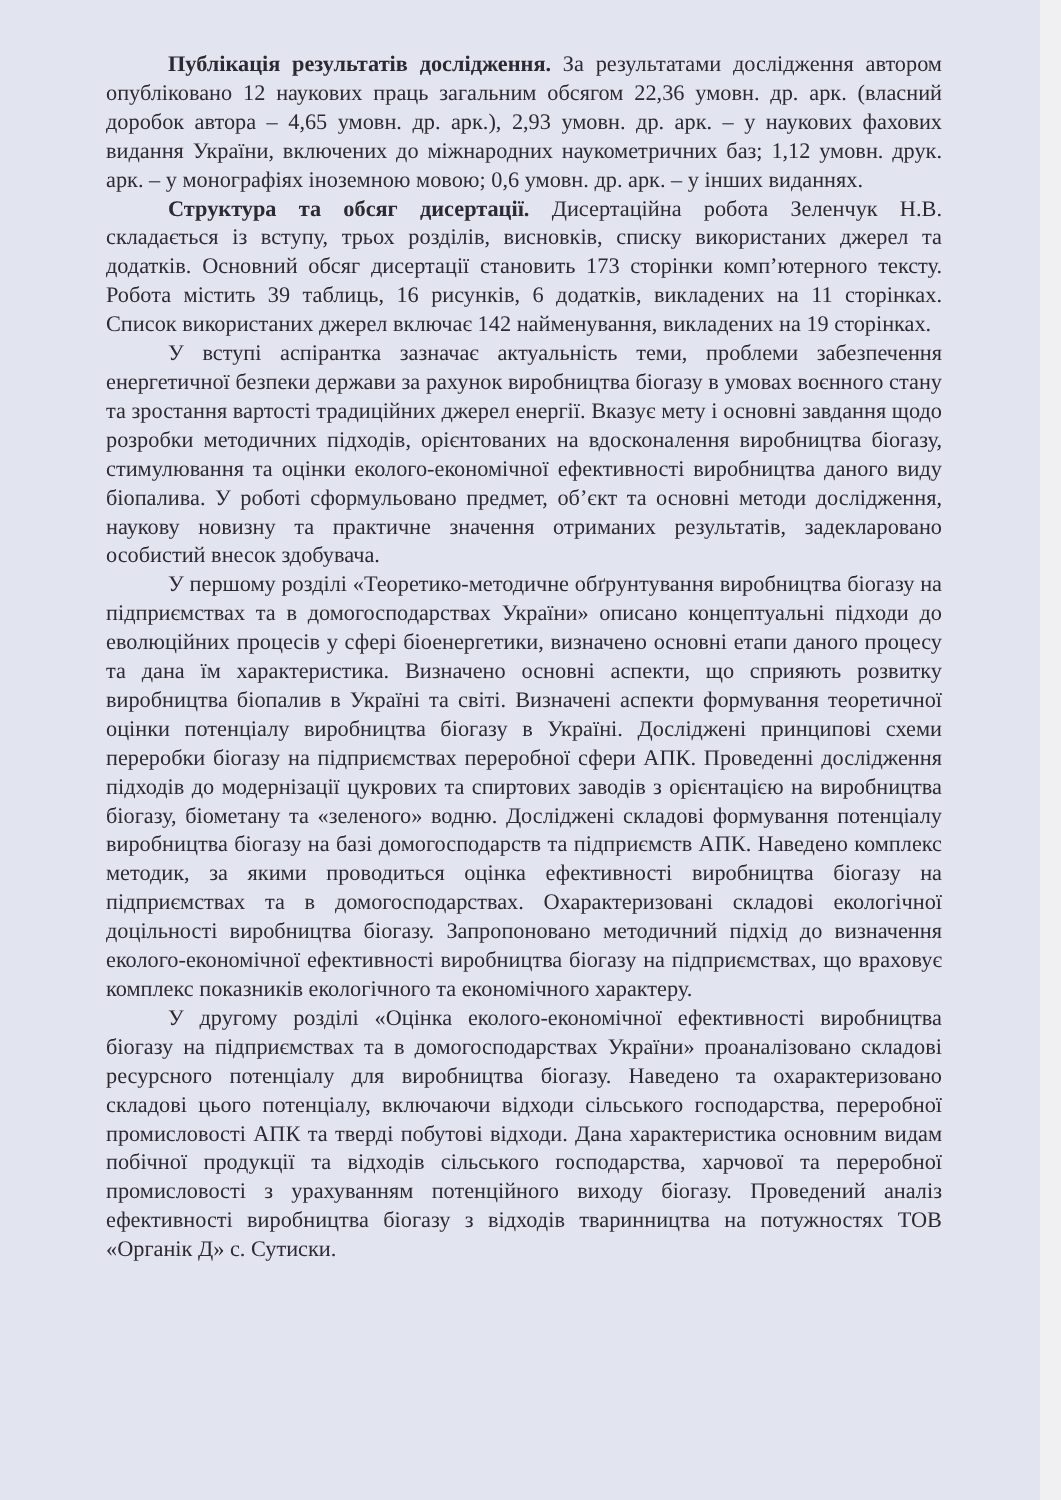Публікація результатів дослідження. За результатами дослідження автором опубліковано 12 наукових праць загальним обсягом 22,36 умовн. др. арк. (власний доробок автора – 4,65 умовн. др. арк.), 2,93 умовн. др. арк. – у наукових фахових видання України, включених до міжнародних наукометричних баз; 1,12 умовн. друк. арк. – у монографіях іноземною мовою; 0,6 умовн. др. арк. – у інших виданнях.
Структура та обсяг дисертації. Дисертаційна робота Зеленчук Н.В. складається із вступу, трьох розділів, висновків, списку використаних джерел та додатків. Основний обсяг дисертації становить 173 сторінки комп’ютерного тексту. Робота містить 39 таблиць, 16 рисунків, 6 додатків, викладених на 11 сторінках. Список використаних джерел включає 142 найменування, викладених на 19 сторінках.
У вступі аспірантка зазначає актуальність теми, проблеми забезпечення енергетичної безпеки держави за рахунок виробництва біогазу в умовах воєнного стану та зростання вартості традиційних джерел енергії. Вказує мету і основні завдання щодо розробки методичних підходів, орієнтованих на вдосконалення виробництва біогазу, стимулювання та оцінки еколого-економічної ефективності виробництва даного виду біопалива. У роботі сформульовано предмет, об’єкт та основні методи дослідження, наукову новизну та практичне значення отриманих результатів, задекларовано особистий внесок здобувача.
У першому розділі «Теоретико-методичне обґрунтування виробництва біогазу на підприємствах та в домогосподарствах України» описано концептуальні підходи до еволюційних процесів у сфері біоенергетики, визначено основні етапи даного процесу та дана їм характеристика. Визначено основні аспекти, що сприяють розвитку виробництва біопалив в Україні та світі. Визначені аспекти формування теоретичної оцінки потенціалу виробництва біогазу в Україні. Досліджені принципові схеми переробки біогазу на підприємствах переробної сфери АПК. Проведенні дослідження підходів до модернізації цукрових та спиртових заводів з орієнтацією на виробництва біогазу, біометану та «зеленого» водню. Досліджені складові формування потенціалу виробництва біогазу на базі домогосподарств та підприємств АПК. Наведено комплекс методик, за якими проводиться оцінка ефективності виробництва біогазу на підприємствах та в домогосподарствах. Охарактеризовані складові екологічної доцільності виробництва біогазу. Запропоновано методичний підхід до визначення еколого-економічної ефективності виробництва біогазу на підприємствах, що враховує комплекс показників екологічного та економічного характеру.
У другому розділі «Оцінка еколого-економічної ефективності виробництва біогазу на підприємствах та в домогосподарствах України» проаналізовано складові ресурсного потенціалу для виробництва біогазу. Наведено та охарактеризовано складові цього потенціалу, включаючи відходи сільського господарства, переробної промисловості АПК та тверді побутові відходи. Дана характеристика основним видам побічної продукції та відходів сільського господарства, харчової та переробної промисловості з урахуванням потенційного виходу біогазу. Проведений аналіз ефективності виробництва біогазу з відходів тваринництва на потужностях ТОВ «Органік Д» с. Сутиски.